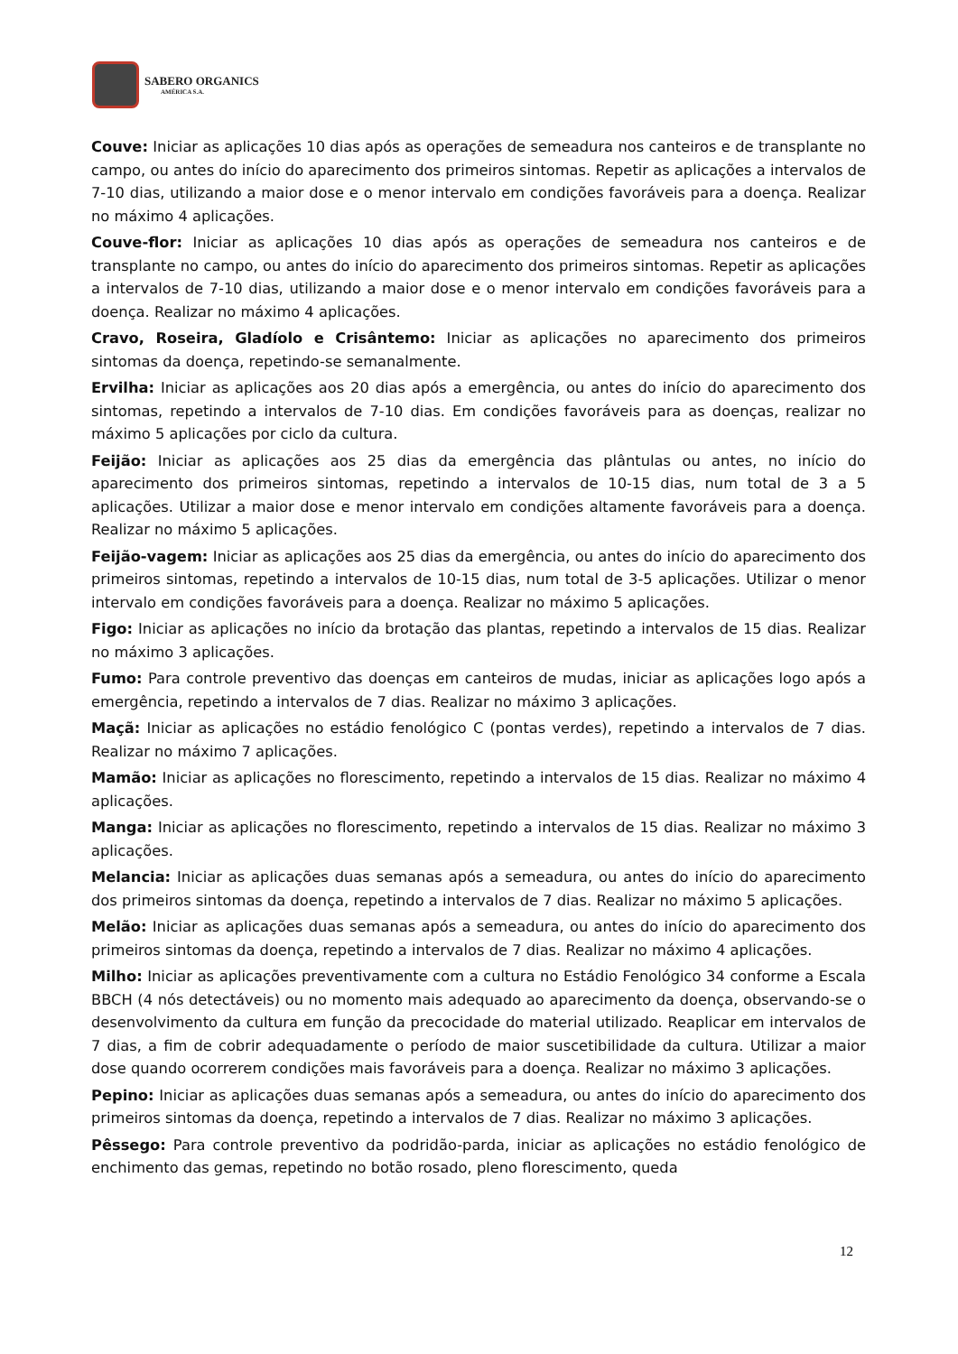SABERO ORGANICS
AMÉRICA S.A.
Couve: Iniciar as aplicações 10 dias após as operações de semeadura nos canteiros e de transplante no campo, ou antes do início do aparecimento dos primeiros sintomas. Repetir as aplicações a intervalos de 7-10 dias, utilizando a maior dose e o menor intervalo em condições favoráveis para a doença. Realizar no máximo 4 aplicações.
Couve-flor: Iniciar as aplicações 10 dias após as operações de semeadura nos canteiros e de transplante no campo, ou antes do início do aparecimento dos primeiros sintomas. Repetir as aplicações a intervalos de 7-10 dias, utilizando a maior dose e o menor intervalo em condições favoráveis para a doença. Realizar no máximo 4 aplicações.
Cravo, Roseira, Gladíolo e Crisântemo: Iniciar as aplicações no aparecimento dos primeiros sintomas da doença, repetindo-se semanalmente.
Ervilha: Iniciar as aplicações aos 20 dias após a emergência, ou antes do início do aparecimento dos sintomas, repetindo a intervalos de 7-10 dias. Em condições favoráveis para as doenças, realizar no máximo 5 aplicações por ciclo da cultura.
Feijão: Iniciar as aplicações aos 25 dias da emergência das plântulas ou antes, no início do aparecimento dos primeiros sintomas, repetindo a intervalos de 10-15 dias, num total de 3 a 5 aplicações. Utilizar a maior dose e menor intervalo em condições altamente favoráveis para a doença. Realizar no máximo 5 aplicações.
Feijão-vagem: Iniciar as aplicações aos 25 dias da emergência, ou antes do início do aparecimento dos primeiros sintomas, repetindo a intervalos de 10-15 dias, num total de 3-5 aplicações. Utilizar o menor intervalo em condições favoráveis para a doença. Realizar no máximo 5 aplicações.
Figo: Iniciar as aplicações no início da brotação das plantas, repetindo a intervalos de 15 dias. Realizar no máximo 3 aplicações.
Fumo: Para controle preventivo das doenças em canteiros de mudas, iniciar as aplicações logo após a emergência, repetindo a intervalos de 7 dias. Realizar no máximo 3 aplicações.
Maçã: Iniciar as aplicações no estádio fenológico C (pontas verdes), repetindo a intervalos de 7 dias. Realizar no máximo 7 aplicações.
Mamão: Iniciar as aplicações no florescimento, repetindo a intervalos de 15 dias. Realizar no máximo 4 aplicações.
Manga: Iniciar as aplicações no florescimento, repetindo a intervalos de 15 dias. Realizar no máximo 3 aplicações.
Melancia: Iniciar as aplicações duas semanas após a semeadura, ou antes do início do aparecimento dos primeiros sintomas da doença, repetindo a intervalos de 7 dias. Realizar no máximo 5 aplicações.
Melão: Iniciar as aplicações duas semanas após a semeadura, ou antes do início do aparecimento dos primeiros sintomas da doença, repetindo a intervalos de 7 dias. Realizar no máximo 4 aplicações.
Milho: Iniciar as aplicações preventivamente com a cultura no Estádio Fenológico 34 conforme a Escala BBCH (4 nós detectáveis) ou no momento mais adequado ao aparecimento da doença, observando-se o desenvolvimento da cultura em função da precocidade do material utilizado. Reaplicar em intervalos de 7 dias, a fim de cobrir adequadamente o período de maior suscetibilidade da cultura. Utilizar a maior dose quando ocorrerem condições mais favoráveis para a doença. Realizar no máximo 3 aplicações.
Pepino: Iniciar as aplicações duas semanas após a semeadura, ou antes do início do aparecimento dos primeiros sintomas da doença, repetindo a intervalos de 7 dias. Realizar no máximo 3 aplicações.
Pêssego: Para controle preventivo da podridão-parda, iniciar as aplicações no estádio fenológico de enchimento das gemas, repetindo no botão rosado, pleno florescimento, queda
12